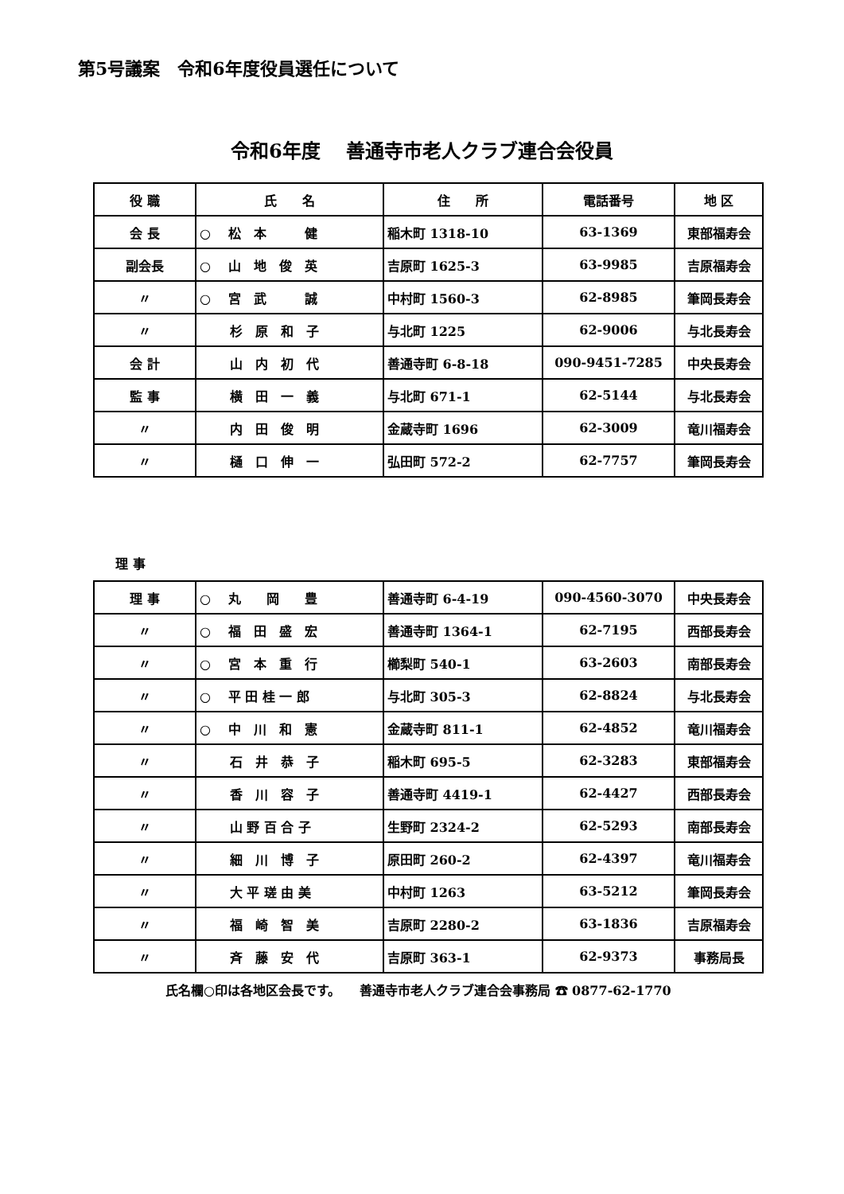第5号議案　令和6年度役員選任について
令和6年度　 善通寺市老人クラブ連合会役員
| 役 職 | 氏 名 | 住 所 | 電話番号 | 地 区 |
| --- | --- | --- | --- | --- |
| 会 長 | ○ 松 本 健 | 稲木町 1318-10 | 63-1369 | 東部福寿会 |
| 副会長 | ○ 山 地 俊 英 | 吉原町 1625-3 | 63-9985 | 吉原福寿会 |
| 〃 | ○ 宮 武 誠 | 中村町 1560-3 | 62-8985 | 筆岡長寿会 |
| 〃 | 杉 原 和 子 | 与北町 1225 | 62-9006 | 与北長寿会 |
| 会 計 | 山 内 初 代 | 善通寺町 6-8-18 | 090-9451-7285 | 中央長寿会 |
| 監 事 | 横 田 一 義 | 与北町 671-1 | 62-5144 | 与北長寿会 |
| 〃 | 内 田 俊 明 | 金蔵寺町 1696 | 62-3009 | 竜川福寿会 |
| 〃 | 樋 口 伸 一 | 弘田町 572-2 | 62-7757 | 筆岡長寿会 |
理 事
| 理 事 | ○ 丸 岡 豊 | 善通寺町 6-4-19 | 090-4560-3070 | 中央長寿会 |
| 〃 | ○ 福 田 盛 宏 | 善通寺町 1364-1 | 62-7195 | 西部長寿会 |
| 〃 | ○ 宮 本 重 行 | 櫛梨町 540-1 | 63-2603 | 南部長寿会 |
| 〃 | ○ 平 田 桂 一 郎 | 与北町 305-3 | 62-8824 | 与北長寿会 |
| 〃 | ○ 中 川 和 憲 | 金蔵寺町 811-1 | 62-4852 | 竜川福寿会 |
| 〃 | 石 井 恭 子 | 稲木町 695-5 | 62-3283 | 東部福寿会 |
| 〃 | 香 川 容 子 | 善通寺町 4419-1 | 62-4427 | 西部長寿会 |
| 〃 | 山 野 百 合 子 | 生野町 2324-2 | 62-5293 | 南部長寿会 |
| 〃 | 細 川 博 子 | 原田町 260-2 | 62-4397 | 竜川福寿会 |
| 〃 | 大 平 瑳 由 美 | 中村町 1263 | 63-5212 | 筆岡長寿会 |
| 〃 | 福 崎 智 美 | 吉原町 2280-2 | 63-1836 | 吉原福寿会 |
| 〃 | 斉 藤 安 代 | 吉原町 363-1 | 62-9373 | 事務局長 |
氏名欄○印は各地区会長です。　　善通寺市老人クラブ連合会事務局 ☎ 0877-62-1770